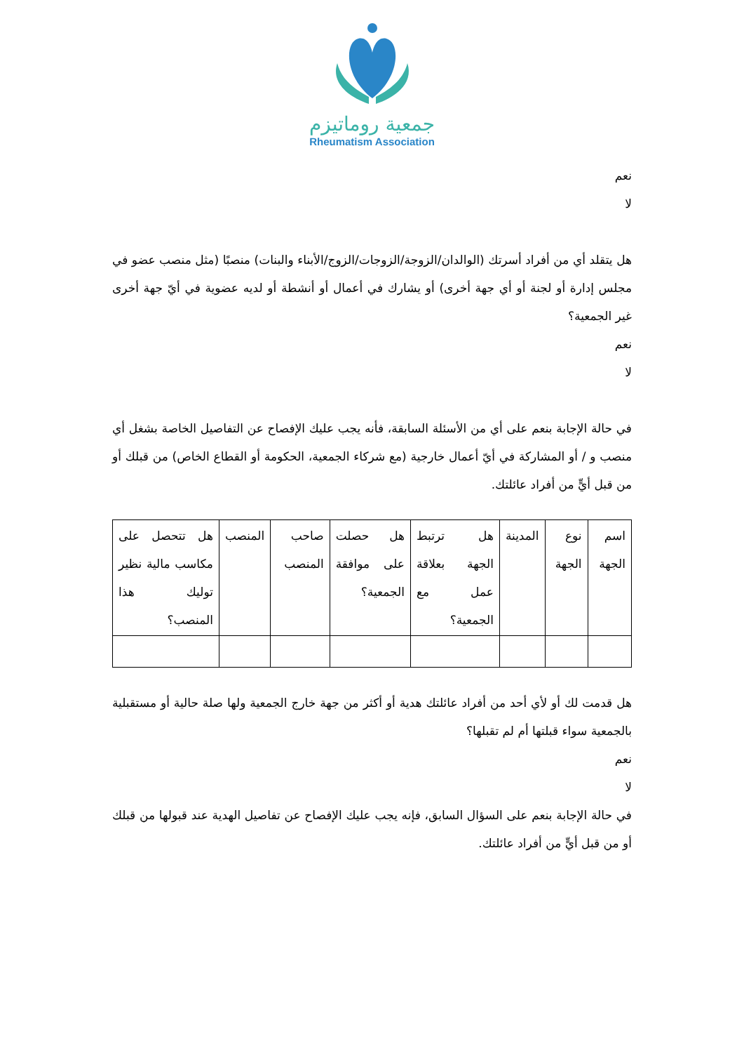جمعية روماتيزم
Rheumatism Association
نعم
لا
هل يتقلد أي من أفراد أسرتك (الوالدان/الزوجة/الزوجات/الزوج/الأبناء والبنات) منصبًا (مثل منصب عضو في مجلس إدارة أو لجنة أو أي جهة أخرى) أو يشارك في أعمال أو أنشطة أو لديه عضوية في أيّ جهة أخرى غير الجمعية؟
نعم
لا
في حالة الإجابة بنعم على أي من الأسئلة السابقة، فأنه يجب عليك الإفصاح عن التفاصيل الخاصة بشغل أي منصب و / أو المشاركة في أيّ أعمال خارجية (مع شركاء الجمعية، الحكومة أو القطاع الخاص) من قبلك أو من قبل أيٍّ من أفراد عائلتك.
| اسم الجهة | نوع الجهة | المدينة | هل ترتبط الجهة بعلاقة عمل مع الجمعية؟ | هل حصلت على موافقة الجمعية؟ | صاحب المنصب | المنصب | هل تتحصل على مكاسب مالية نظير توليك هذا المنصب؟ |
هل قدمت لك أو لأي أحد من أفراد عائلتك هدية أو أكثر من جهة خارج الجمعية ولها صلة حالية أو مستقبلية بالجمعية سواء قبلتها أم لم تقبلها؟
نعم
لا
في حالة الإجابة بنعم على السؤال السابق، فإنه يجب عليك الإفصاح عن تفاصيل الهدية عند قبولها من قبلك أو من قبل أيٍّ من أفراد عائلتك.